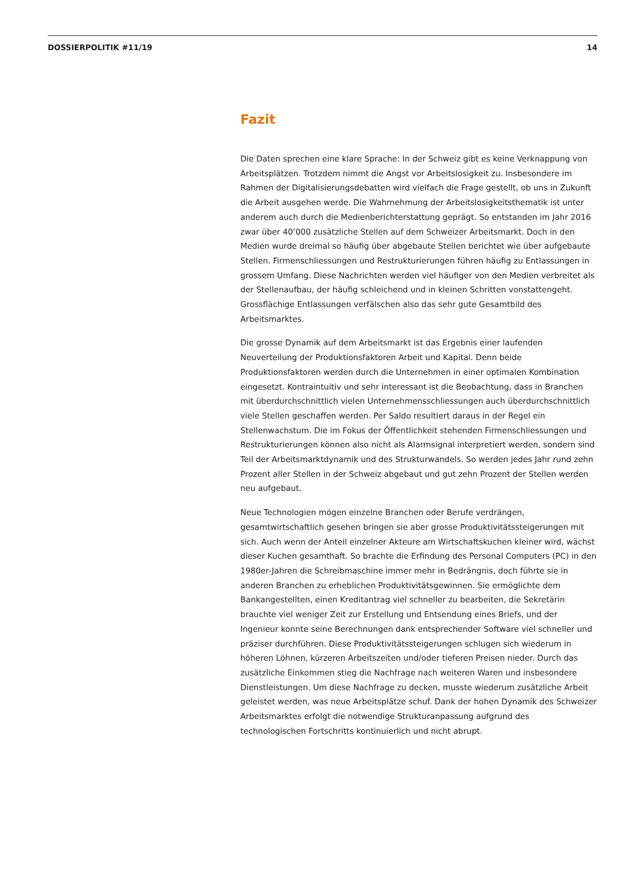DOSSIERPOLITIK #11/19 14
Fazit
Die Daten sprechen eine klare Sprache: In der Schweiz gibt es keine Verknappung von Arbeitsplätzen. Trotzdem nimmt die Angst vor Arbeitslosigkeit zu. Insbesondere im Rahmen der Digitalisierungsdebatten wird vielfach die Frage gestellt, ob uns in Zukunft die Arbeit ausgehen werde. Die Wahrnehmung der Arbeitslosigkeitsthematik ist unter anderem auch durch die Medienberichterstattung geprägt. So entstanden im Jahr 2016 zwar über 40’000 zusätzliche Stellen auf dem Schweizer Arbeitsmarkt. Doch in den Medien wurde dreimal so häufig über abgebaute Stellen berichtet wie über aufgebaute Stellen. Firmenschliessungen und Restrukturierungen führen häufig zu Entlassungen in grossem Umfang. Diese Nachrichten werden viel häufiger von den Medien verbreitet als der Stellenaufbau, der häufig schleichend und in kleinen Schritten vonstattengeht. Grossflächige Entlassungen verfälschen also das sehr gute Gesamtbild des Arbeitsmarktes.
Die grosse Dynamik auf dem Arbeitsmarkt ist das Ergebnis einer laufenden Neuverteilung der Produktionsfaktoren Arbeit und Kapital. Denn beide Produktionsfaktoren werden durch die Unternehmen in einer optimalen Kombination eingesetzt. Kontraintuitiv und sehr interessant ist die Beobachtung, dass in Branchen mit überdurchschnittlich vielen Unternehmensschliessungen auch überdurchschnittlich viele Stellen geschaffen werden. Per Saldo resultiert daraus in der Regel ein Stellenwachstum. Die im Fokus der Öffentlichkeit stehenden Firmenschliessungen und Restrukturierungen können also nicht als Alarmsignal interpretiert werden, sondern sind Teil der Arbeitsmarktdynamik und des Strukturwandels. So werden jedes Jahr rund zehn Prozent aller Stellen in der Schweiz abgebaut und gut zehn Prozent der Stellen werden neu aufgebaut.
Neue Technologien mögen einzelne Branchen oder Berufe verdrängen, gesamtwirtschaftlich gesehen bringen sie aber grosse Produktivitätssteigerungen mit sich. Auch wenn der Anteil einzelner Akteure am Wirtschaftskuchen kleiner wird, wächst dieser Kuchen gesamthaft. So brachte die Erfindung des Personal Computers (PC) in den 1980er-Jahren die Schreibmaschine immer mehr in Bedrängnis, doch führte sie in anderen Branchen zu erheblichen Produktivitätsgewinnen. Sie ermöglichte dem Bankangestellten, einen Kreditantrag viel schneller zu bearbeiten, die Sekretärin brauchte viel weniger Zeit zur Erstellung und Entsendung eines Briefs, und der Ingenieur konnte seine Berechnungen dank entsprechender Software viel schneller und präziser durchführen. Diese Produktivitätssteigerungen schlugen sich wiederum in höheren Löhnen, kürzeren Arbeitszeiten und/oder tieferen Preisen nieder. Durch das zusätzliche Einkommen stieg die Nachfrage nach weiteren Waren und insbesondere Dienstleistungen. Um diese Nachfrage zu decken, musste wiederum zusätzliche Arbeit geleistet werden, was neue Arbeitsplätze schuf. Dank der hohen Dynamik des Schweizer Arbeitsmarktes erfolgt die notwendige Strukturanpassung aufgrund des technologischen Fortschritts kontinuierlich und nicht abrupt.